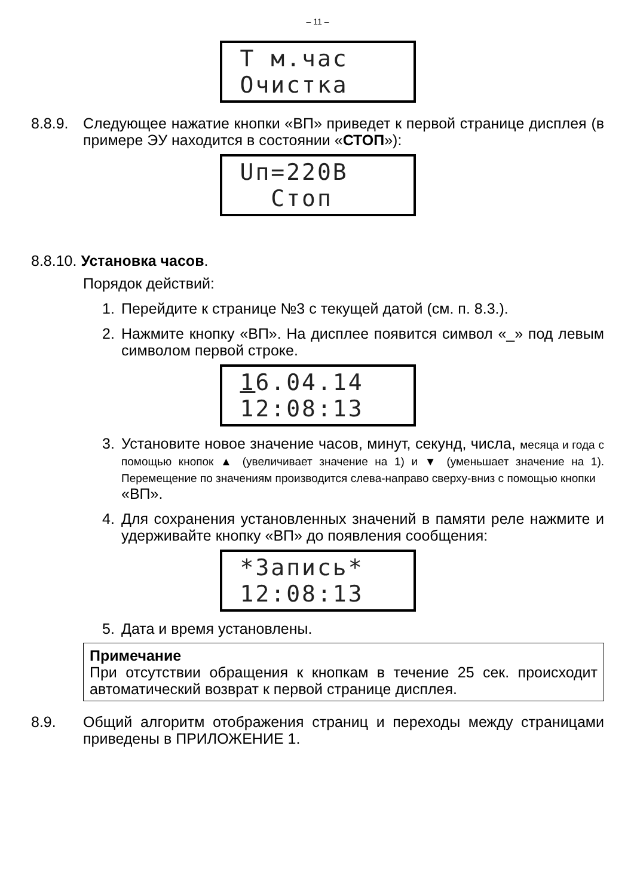– 11 –
Т м.час
Очистка
8.8.9.
Следующее нажатие кнопки «ВП» приведет к первой странице дисплея (в примере ЭУ находится в состоянии «СТОП»):
Uп=220В
Стоп
8.8.10. Установка часов.
Порядок действий:
1. Перейдите к странице №3 с текущей датой (см. п. 8.3.).
2. Нажмите кнопку «ВП». На дисплее появится символ «_» под левым символом первой строке.
16.04.14
12:08:13
3. Установите новое значение часов, минут, секунд, числа, месяца и года с помощью кнопок ▲ (увеличивает значение на 1) и ▼ (уменьшает значение на 1). Перемещение по значениям производится слева-направо сверху-вниз с помощью кнопки
«ВП».
4. Для сохранения установленных значений в памяти реле нажмите и удерживайте кнопку «ВП» до появления сообщения:
*Запись*
12:08:13
5. Дата и время установлены.
Примечание
При отсутствии обращения к кнопкам в течение 25 сек. происходит автоматический возврат к первой странице дисплея.
8.9. Общий алгоритм отображения страниц и переходы между страницами приведены в ПРИЛОЖЕНИЕ 1.